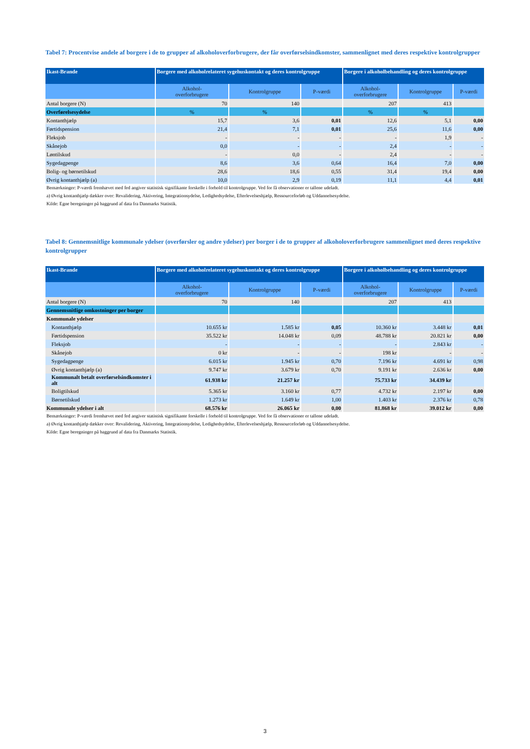Tabel 7: Procentvise andele af borgere i de to grupper af alkoholoverforbrugere, der får overførselsindkomster, sammenlignet med deres respektive kontrolgrupper
| Ikast-Brande | Borgere med alkoholrelateret sygehuskontakt og deres kontrolgruppe | | | Borgere i alkoholbehandling og deres kontrolgruppe | | |
| --- | --- | --- | --- | --- | --- | --- |
| | Alkohol- overforbrugere | Kontrolgruppe | P-værdi | Alkohol- overforbrugere | Kontrolgruppe | P-værdi |
| Antal borgere (N) | 70 | 140 | | 207 | 413 | |
| Overførelsesydelse | % | % | | % | % | |
| Kontanthjælp | 15,7 | 3,6 | 0,01 | 12,6 | 5,1 | 0,00 |
| Førtidspension | 21,4 | 7,1 | 0,01 | 25,6 | 11,6 | 0,00 |
| Fleksjob | - | - | - | - | 1,9 | - |
| Skånejob | 0,0 | - | - | 2,4 | - | - |
| Løntilskud | - | 0,0 | - | 2,4 | - | - |
| Sygedagpenge | 8,6 | 3,6 | 0,64 | 16,4 | 7,0 | 0,00 |
| Bolig- og børnetilskud | 28,6 | 18,6 | 0,55 | 31,4 | 19,4 | 0,00 |
| Øvrig kontanthjælp (a) | 10,0 | 2,9 | 0,19 | 11,1 | 4,4 | 0,01 |
Bemærkninger: P-værdi fremhævet med fed angiver statistisk signifikante forskelle i forhold til kontrolgruppe. Ved for få observationer er tallene udeladt.
a) Øvrig kontanthjælp dækker over: Revalidering, Aktivering, Integrationsydelse, Ledighedsydelse, Efterlevelseshjælp, Ressourceforløb og Uddannelsesydelse.
Kilde: Egne beregninger på baggrund af data fra Danmarks Statistik.
Tabel 8: Gennemsnitlige kommunale ydelser (overførsler og andre ydelser) per borger i de to grupper af alkoholoverforbrugere sammenlignet med deres respektive kontrolgrupper
| Ikast-Brande | Borgere med alkoholrelateret sygehuskontakt og deres kontrolgruppe | | | Borgere i alkoholbehandling og deres kontrolgruppe | | |
| --- | --- | --- | --- | --- | --- | --- |
| | Alkohol- overforbrugere | Kontrolgruppe | P-værdi | Alkohol- overforbrugere | Kontrolgruppe | P-værdi |
| Antal borgere (N) | 70 | 140 | | 207 | 413 | |
| Gennemsnitlige omkostninger per borger | | | | | | |
| Kommunale ydelser | | | | | | |
| Kontanthjælp | 10.655 kr | 1.585 kr | 0,05 | 10.360 kr | 3.448 kr | 0,01 |
| Førtidspension | 35.522 kr | 14.048 kr | 0,09 | 48.788 kr | 20.821 kr | 0,00 |
| Fleksjob | - | - | - | - | 2.843 kr | - |
| Skånejob | 0 kr | - | - | 198 kr | - | - |
| Sygedagpenge | 6.015 kr | 1.945 kr | 0,70 | 7.196 kr | 4.691 kr | 0,98 |
| Øvrig kontanthjælp (a) | 9.747 kr | 3.679 kr | 0,70 | 9.191 kr | 2.636 kr | 0,00 |
| Kommunalt betalt overførselsindkomster i alt | 61.938 kr | 21.257 kr | | 75.733 kr | 34.439 kr | |
| Boligtilskud | 5.365 kr | 3.160 kr | 0,77 | 4.732 kr | 2.197 kr | 0,00 |
| Børnetilskud | 1.273 kr | 1.649 kr | 1,00 | 1.403 kr | 2.376 kr | 0,78 |
| Kommunale ydelser i alt | 68.576 kr | 26.065 kr | 0,00 | 81.868 kr | 39.012 kr | 0,00 |
Bemærkninger: P-værdi fremhævet med fed angiver statistisk signifikante forskelle i forhold til kontrolgruppe. Ved for få observationer er tallene udeladt.
a) Øvrig kontanthjælp dækker over: Revalidering, Aktivering, Integrationsydelse, Ledighedsydelse, Efterlevelseshjælp, Ressourceforløb og Uddannelsesydelse.
Kilde: Egne beregninger på baggrund af data fra Danmarks Statistik.
3